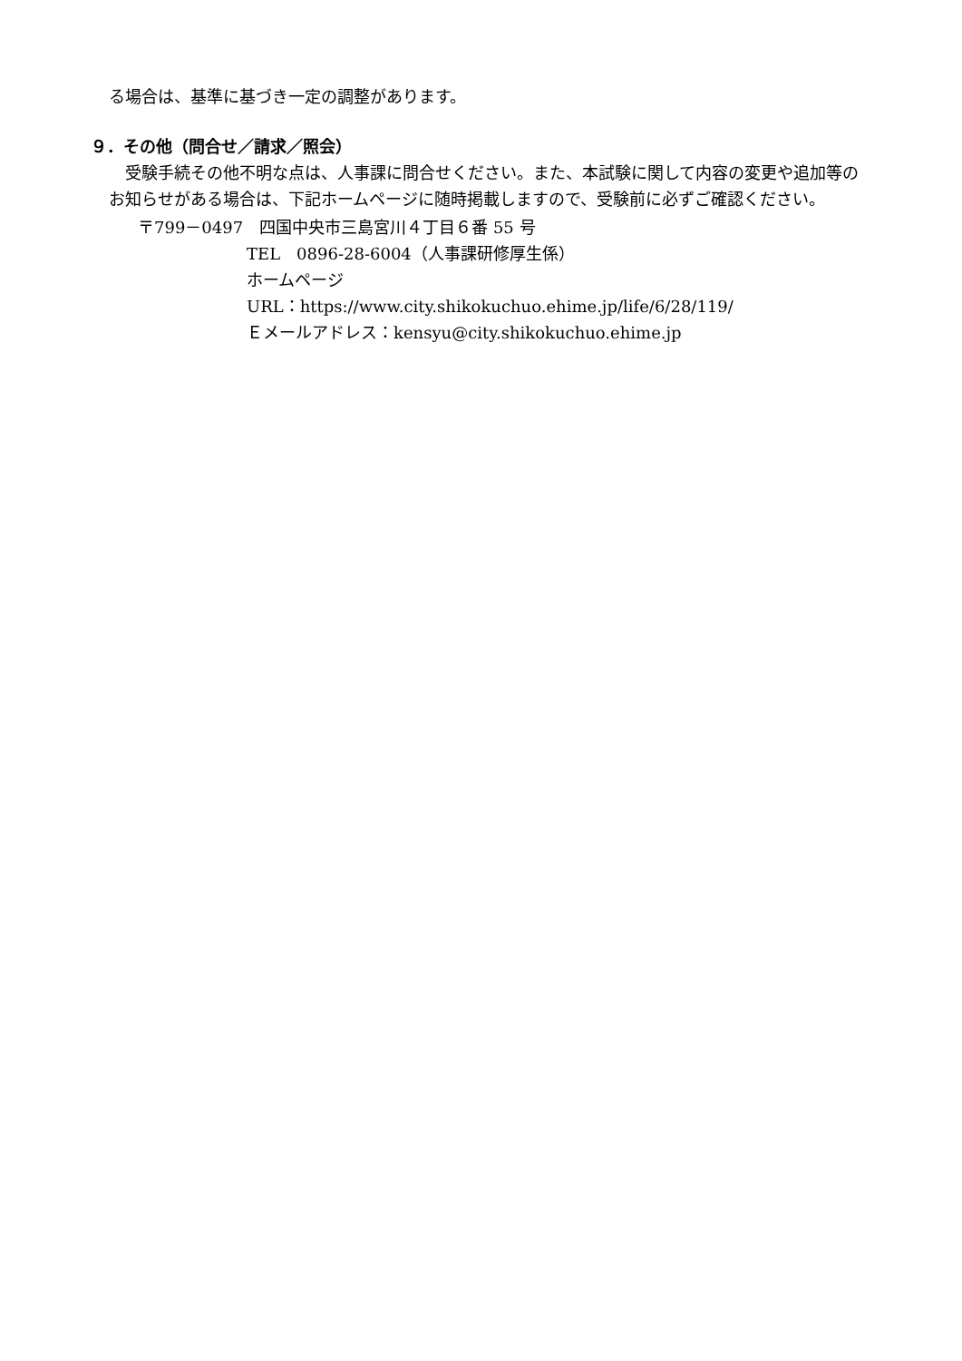る場合は、基準に基づき一定の調整があります。
９．その他（問合せ／請求／照会）
　受験手続その他不明な点は、人事課に問合せください。また、本試験に関して内容の変更や追加等のお知らせがある場合は、下記ホームページに随時掲載しますので、受験前に必ずご確認ください。
〒799－0497　四国中央市三島宮川４丁目６番 55 号
TEL　0896-28-6004（人事課研修厚生係）
ホームページ
URL：https://www.city.shikokuchuo.ehime.jp/life/6/28/119/
Ｅメールアドレス：kensyu@city.shikokuchuo.ehime.jp